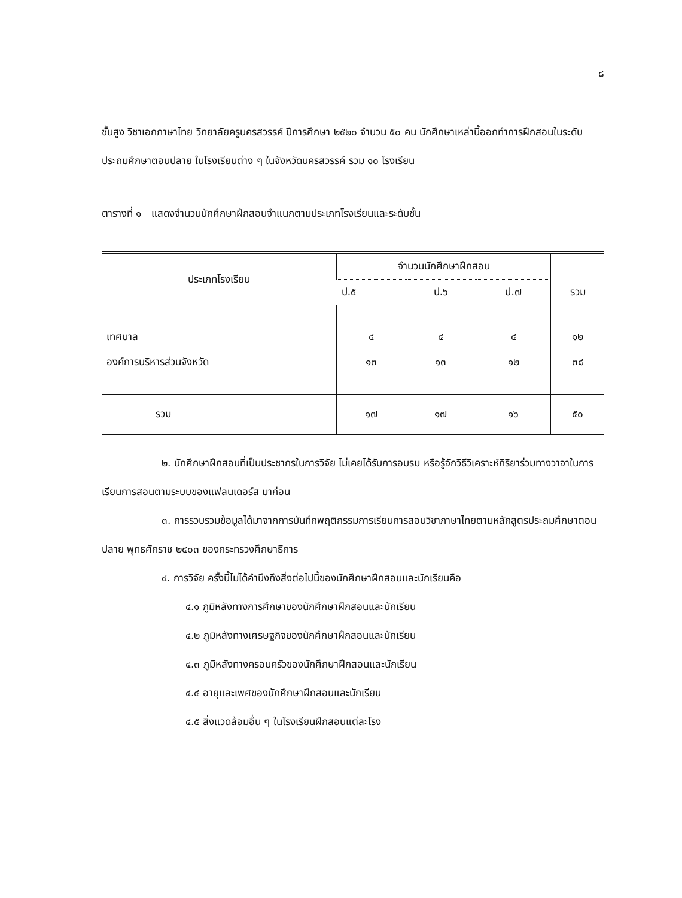๘
ชั้นสูง วิชาเอกภาษาไทย วิทยาลัยครูนครสวรรค์ ปีการศึกษา ๒๕๒๐ จำนวน ๕๐ คน นักศึกษาเหล่านี้ออกทำการฝึกสอนในระดับประถมศึกษาตอนปลาย ในโรงเรียนต่าง ๆ ในจังหวัดนครสวรรค์ รวม ๑๐ โรงเรียน
ตารางที่ ๑ แสดงจำนวนนักศึกษาฝึกสอนจำแนกตามประเภทโรงเรียนและระดับชั้น
| ประเภทโรงเรียน | จำนวนนักศึกษาฝึกสอน | | | |
| --- | --- | --- | --- | --- |
| | ป.๕ | ป.๖ | ป.๗ | รวม |
| เทศบาล | ๔ | ๔ | ๔ | ๑๒ |
| องค์การบริหารส่วนจังหวัด | ๑๓ | ๑๓ | ๑๒ | ๓๘ |
| รวม | ๑๗ | ๑๗ | ๑๖ | ๕๐ |
๒. นักศึกษาฝึกสอนที่เป็นประชากรในการวิจัย ไม่เคยได้รับการอบรม หรือรู้จักวิธีวิเคราะห์กิริยาร่วมทางวาจาในการเรียนการสอนตามระบบของแฟลนเดอร์ส มาก่อน
๓. การรวบรวมข้อมูลได้มาจากการบันทึกพฤติกรรมการเรียนการสอนวิชาภาษาไทยตามหลักสูตรประถมศึกษาตอนปลาย พุทธศักราช ๒๕๐๓ ของกระทรวงศึกษาธิการ
๔. การวิจัย ครั้งนี้ไม่ได้คำนึงถึงสิ่งต่อไปนี้ของนักศึกษาฝึกสอนและนักเรียนคือ
๔.๑ ภูมิหลังทางการศึกษาของนักศึกษาฝึกสอนและนักเรียน
๔.๒ ภูมิหลังทางเศรษฐกิจของนักศึกษาฝึกสอนและนักเรียน
๔.๓ ภูมิหลังทางครอบครัวของนักศึกษาฝึกสอนและนักเรียน
๔.๔ อายุและเพศของนักศึกษาฝึกสอนและนักเรียน
๔.๕ สิ่งแวดล้อมอื่น ๆ ในโรงเรียนฝึกสอนแต่ละโรง